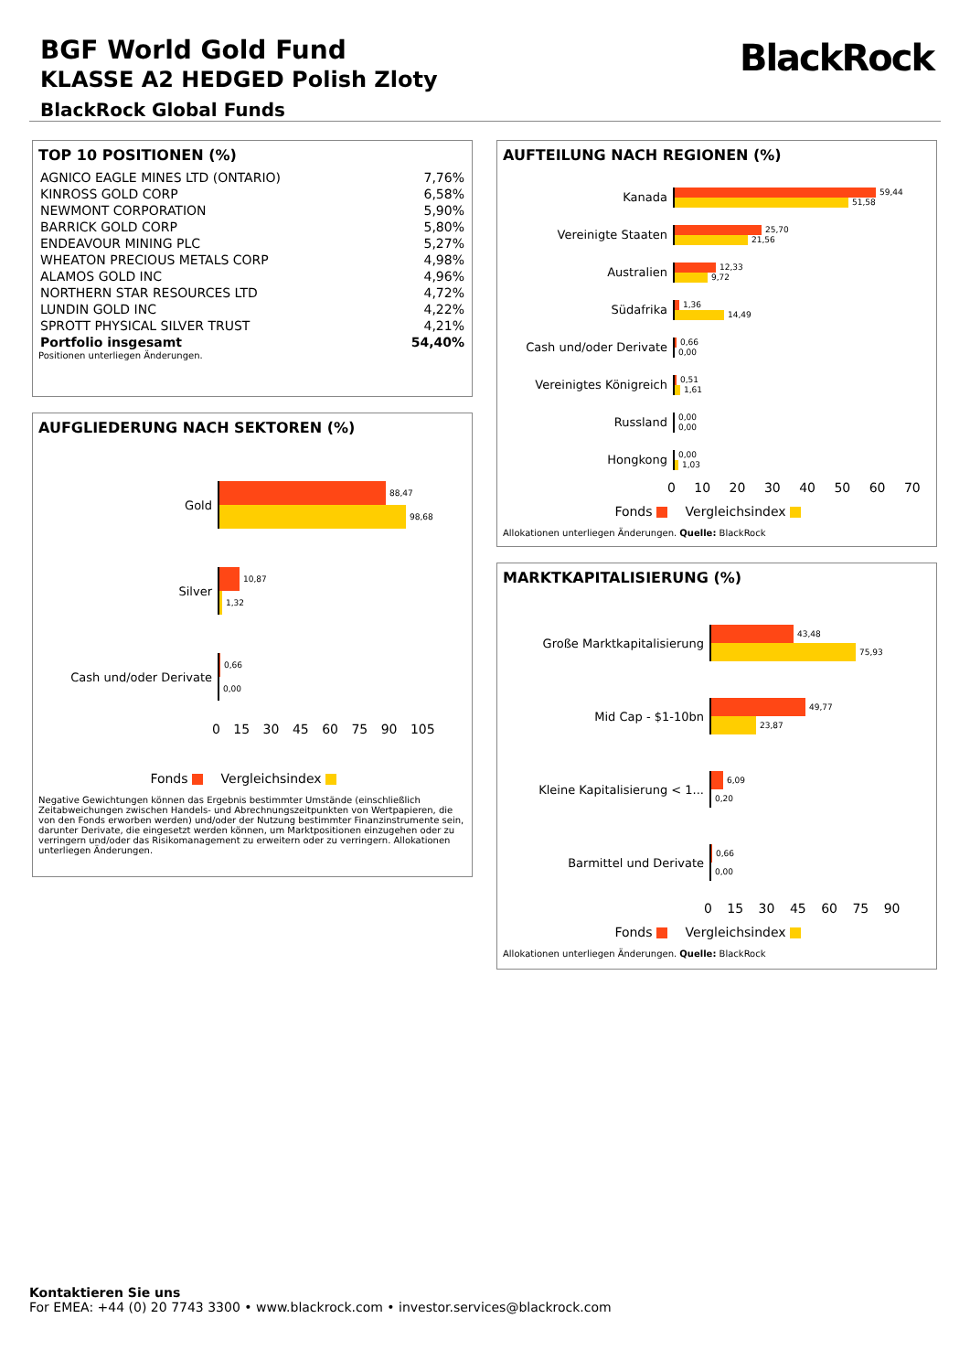BGF World Gold Fund
KLASSE A2 HEDGED Polish Zloty
BlackRock Global Funds
BlackRock
TOP 10 POSITIONEN (%)
| AGNICO EAGLE MINES LTD (ONTARIO) | 7,76% |
| KINROSS GOLD CORP | 6,58% |
| NEWMONT CORPORATION | 5,90% |
| BARRICK GOLD CORP | 5,80% |
| ENDEAVOUR MINING PLC | 5,27% |
| WHEATON PRECIOUS METALS CORP | 4,98% |
| ALAMOS GOLD INC | 4,96% |
| NORTHERN STAR RESOURCES LTD | 4,72% |
| LUNDIN GOLD INC | 4,22% |
| SPROTT PHYSICAL SILVER TRUST | 4,21% |
| Portfolio insgesamt | 54,40% |
Positionen unterliegen Änderungen.
AUFGLIEDERUNG NACH SEKTOREN (%)
Gold
88,47
98,68
Silver
10,87
1,32
Cash und/oder Derivate
0,66
0,00
0 15 30 45 60 75 90 105
Fonds Vergleichsindex
Negative Gewichtungen können das Ergebnis bestimmter Umstände (einschließlich Zeitabweichungen zwischen Handels- und Abrechnungszeitpunkten von Wertpapieren, die von den Fonds erworben werden) und/oder der Nutzung bestimmter Finanzinstrumente sein, darunter Derivate, die eingesetzt werden können, um Marktpositionen einzugehen oder zu verringern und/oder das Risikomanagement zu erweitern oder zu verringern. Allokationen unterliegen Änderungen.
AUFTEILUNG NACH REGIONEN (%)
Kanada
59,44
51,58
Vereinigte Staaten
25,70
21,56
Australien
12,33
9,72
Südafrika
1,36
14,49
Cash und/oder Derivate
0,66
0,00
Vereinigtes Königreich
0,51
1,61
Russland
0,00
0,00
Hongkong
0,00
1,03
0 10 20 30 40 50 60 70
Fonds Vergleichsindex
Allokationen unterliegen Änderungen. Quelle: BlackRock
MARKTKAPITALISIERUNG (%)
Große Marktkapitalisierung
43,48
75,93
Mid Cap - $1-10bn
49,77
23,87
Kleine Kapitalisierung < 1...
6,09
0,20
Barmittel und Derivate
0,66
0,00
0 15 30 45 60 75 90
Fonds Vergleichsindex
Allokationen unterliegen Änderungen. Quelle: BlackRock
Kontaktieren Sie uns
For EMEA: +44 (0) 20 7743 3300 • www.blackrock.com • investor.services@blackrock.com